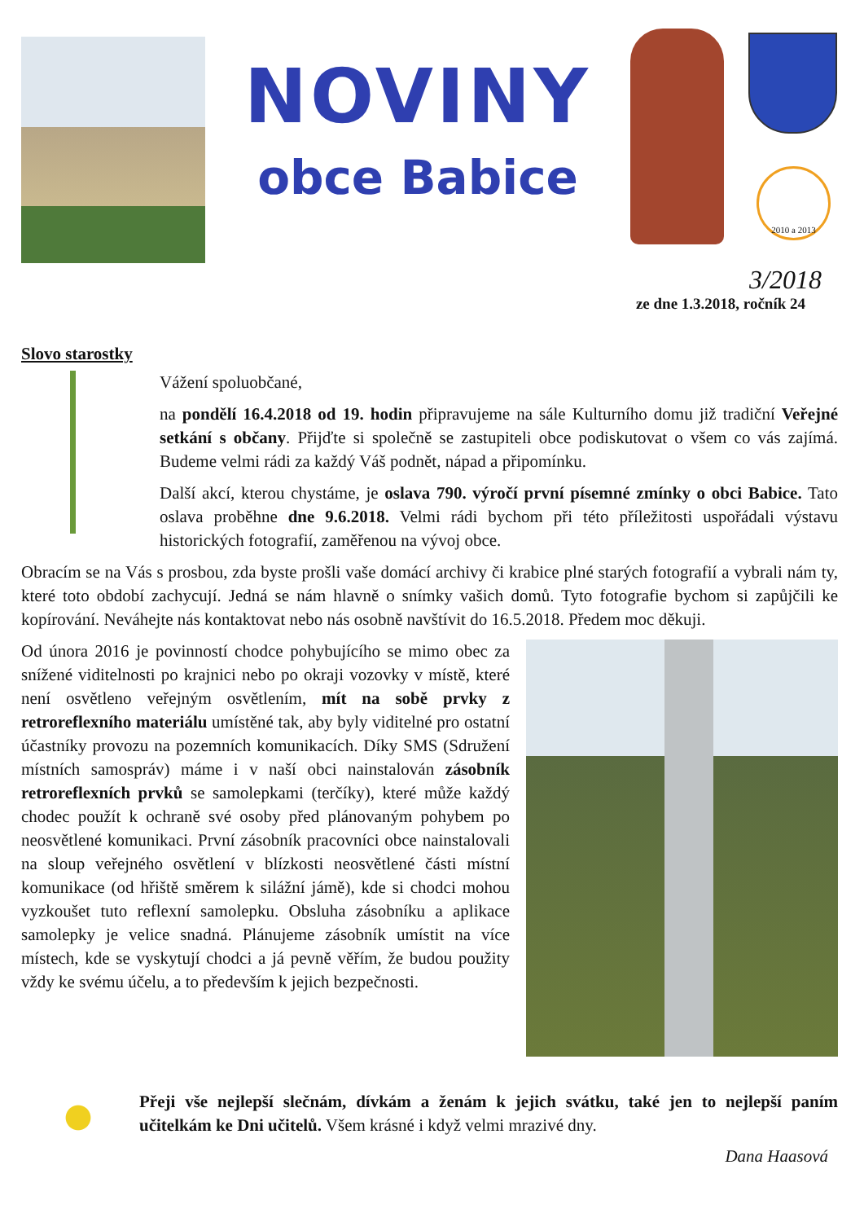NOVINY
obce Babice
2010 a 2013
3/2018
ze dne 1.3.2018, ročník 24
Slovo starostky
Vážení spoluobčané,
na pondělí 16.4.2018 od 19. hodin připravujeme na sále Kulturního domu již tradiční Veřejné setkání s občany. Přijďte si společně se zastupiteli obce podiskutovat o všem co vás zajímá. Budeme velmi rádi za každý Váš podnět, nápad a připomínku.
Další akcí, kterou chystáme, je oslava 790. výročí první písemné zmínky o obci Babice. Tato oslava proběhne dne 9.6.2018. Velmi rádi bychom při této příležitosti uspořádali výstavu historických fotografií, zaměřenou na vývoj obce.
Obracím se na Vás s prosbou, zda byste prošli vaše domácí archivy či krabice plné starých fotografií a vybrali nám ty, které toto období zachycují. Jedná se nám hlavně o snímky vašich domů. Tyto fotografie bychom si zapůjčili ke kopírování. Neváhejte nás kontaktovat nebo nás osobně navštívit do 16.5.2018. Předem moc děkuji.
Od února 2016 je povinností chodce pohybujícího se mimo obec za snížené viditelnosti po krajnici nebo po okraji vozovky v místě, které není osvětleno veřejným osvětlením, mít na sobě prvky z retroreflexního materiálu umístěné tak, aby byly viditelné pro ostatní účastníky provozu na pozemních komunikacích. Díky SMS (Sdružení místních samospráv) máme i v naší obci nainstalován zásobník retroreflexních prvků se samolepkami (terčíky), které může každý chodec použít k ochraně své osoby před plánovaným pohybem po neosvětlené komunikaci. První zásobník pracovníci obce nainstalovali na sloup veřejného osvětlení v blízkosti neosvětlené části místní komunikace (od hřiště směrem k silážní jámě), kde si chodci mohou vyzkoušet tuto reflexní samolepku. Obsluha zásobníku a aplikace samolepky je velice snadná. Plánujeme zásobník umístit na více místech, kde se vyskytují chodci a já pevně věřím, že budou použity vždy ke svému účelu, a to především k jejich bezpečnosti.
Přeji vše nejlepší slečnám, dívkám a ženám k jejich svátku, také jen to nejlepší paním učitelkám ke Dni učitelů. Všem krásné i když velmi mrazivé dny.
Dana Haasová